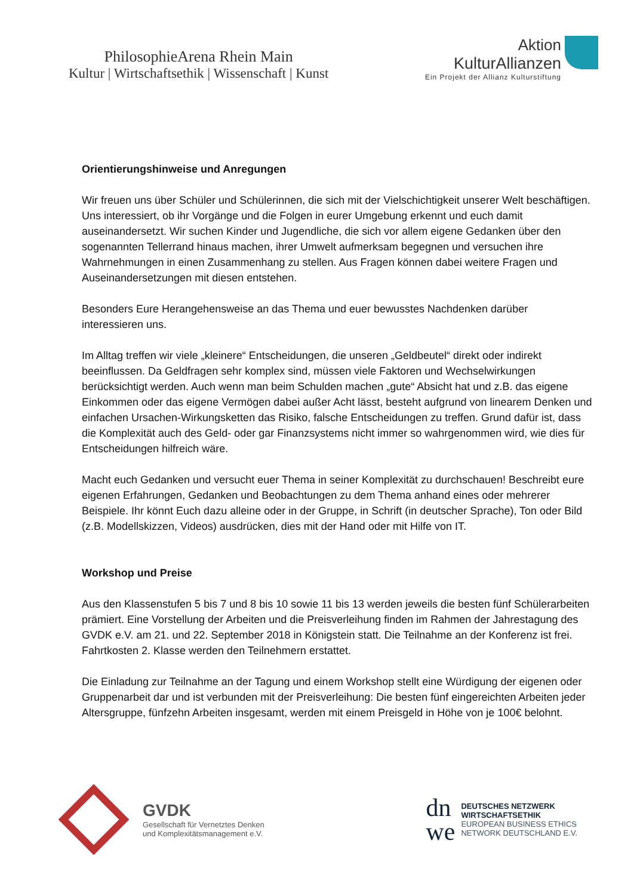PhilosophieArena Rhein Main
Kultur | Wirtschaftsethik | Wissenschaft | Kunst
Aktion
KulturAllianzen
Ein Projekt der Allianz Kulturstiftung
Orientierungshinweise und Anregungen
Wir freuen uns über Schüler und Schülerinnen, die sich mit der Vielschichtigkeit unserer Welt beschäftigen. Uns interessiert, ob ihr Vorgänge und die Folgen in eurer Umgebung erkennt und euch damit auseinandersetzt. Wir suchen Kinder und Jugendliche, die sich vor allem eigene Gedanken über den sogenannten Tellerrand hinaus machen, ihrer Umwelt aufmerksam begegnen und versuchen ihre Wahrnehmungen in einen Zusammenhang zu stellen. Aus Fragen können dabei weitere Fragen und Auseinandersetzungen mit diesen entstehen.
Besonders Eure Herangehensweise an das Thema und euer bewusstes Nachdenken darüber interessieren uns.
Im Alltag treffen wir viele „kleinere“ Entscheidungen, die unseren „Geldbeutel“ direkt oder indirekt beeinflussen. Da Geldfragen sehr komplex sind, müssen viele Faktoren und Wechselwirkungen berücksichtigt werden. Auch wenn man beim Schulden machen „gute“ Absicht hat und z.B. das eigene Einkommen oder das eigene Vermögen dabei außer Acht lässt, besteht aufgrund von linearem Denken und einfachen Ursachen-Wirkungsketten das Risiko, falsche Entscheidungen zu treffen. Grund dafür ist, dass die Komplexität auch des Geld- oder gar Finanzsystems nicht immer so wahrgenommen wird, wie dies für Entscheidungen hilfreich wäre.
Macht euch Gedanken und versucht euer Thema in seiner Komplexität zu durchschauen! Beschreibt eure eigenen Erfahrungen, Gedanken und Beobachtungen zu dem Thema anhand eines oder mehrerer Beispiele. Ihr könnt Euch dazu alleine oder in der Gruppe, in Schrift (in deutscher Sprache), Ton oder Bild (z.B. Modellskizzen, Videos) ausdrücken, dies mit der Hand oder mit Hilfe von IT.
Workshop und Preise
Aus den Klassenstufen 5 bis 7 und 8 bis 10 sowie 11 bis 13 werden jeweils die besten fünf Schülerarbeiten prämiert. Eine Vorstellung der Arbeiten und die Preisverleihung finden im Rahmen der Jahrestagung des GVDK e.V. am 21. und 22. September 2018 in Königstein statt. Die Teilnahme an der Konferenz ist frei. Fahrtkosten 2. Klasse werden den Teilnehmern erstattet.
Die Einladung zur Teilnahme an der Tagung und einem Workshop stellt eine Würdigung der eigenen oder Gruppenarbeit dar und ist verbunden mit der Preisverleihung: Die besten fünf eingereichten Arbeiten jeder Altersgruppe, fünfzehn Arbeiten insgesamt, werden mit einem Preisgeld in Höhe von je 100€ belohnt.
GVDK
Gesellschaft für Vernetztes Denken
und Komplexitätsmanagement e.V.
dn
we
DEUTSCHES NETZWERK
WIRTSCHAFTSETHIK
EUROPEAN BUSINESS ETHICS
NETWORK DEUTSCHLAND E.V.